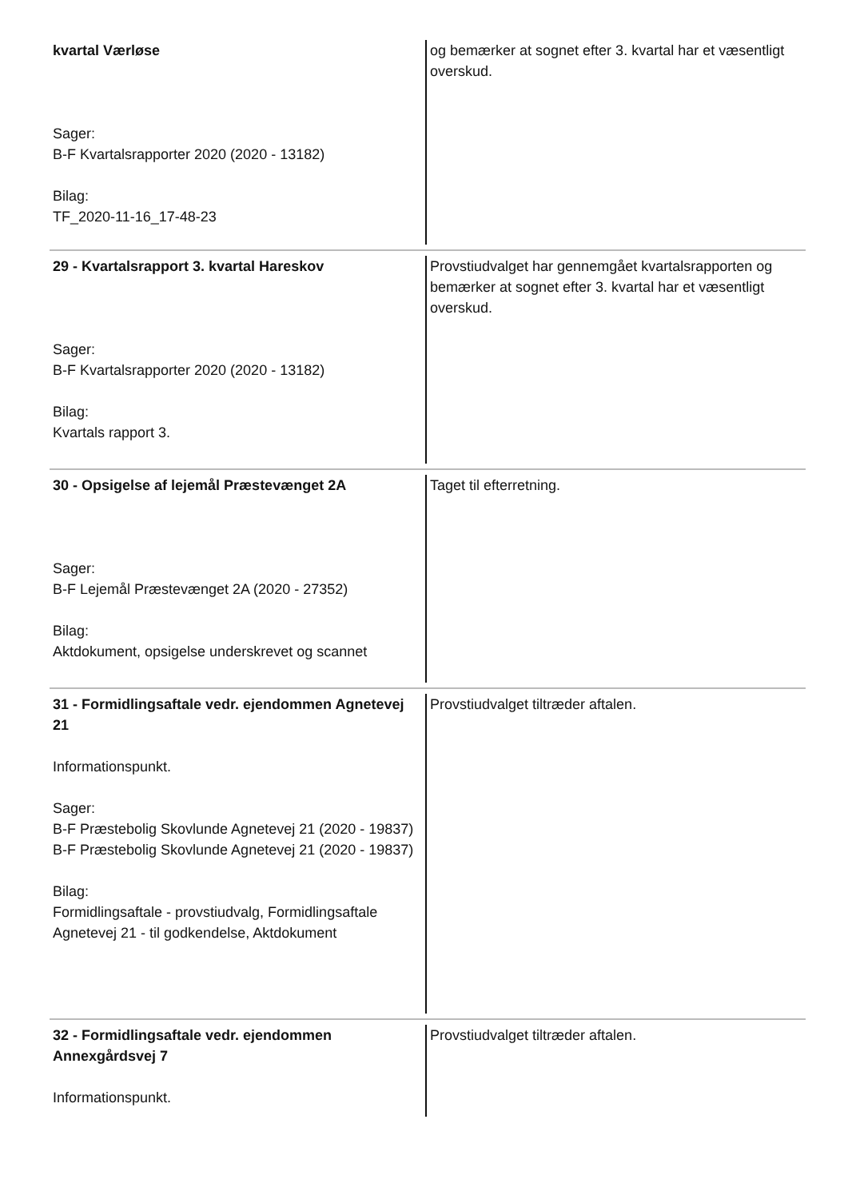| kvartal Værløse Sager: B-F Kvartalsrapporter 2020 (2020 - 13182) Bilag: TF_2020-11-16_17-48-23 | og bemærker at sognet efter 3. kvartal har et væsentligt overskud. |
| 29 - Kvartalsrapport 3. kvartal Hareskov Sager: B-F Kvartalsrapporter 2020 (2020 - 13182) Bilag: Kvartals rapport 3. | Provstiudvalget har gennemgået kvartalsrapporten og bemærker at sognet efter 3. kvartal har et væsentligt overskud. |
| 30 - Opsigelse af lejemål Præstevænget 2A Sager: B-F Lejemål Præstevænget 2A (2020 - 27352) Bilag: Aktdokument, opsigelse underskrevet og scannet | Taget til efterretning. |
| 31 - Formidlingsaftale vedr. ejendommen Agnetevej 21 Informationspunkt. Sager: B-F Præstebolig Skovlunde Agnetevej 21 (2020 - 19837) B-F Præstebolig Skovlunde Agnetevej 21 (2020 - 19837) Bilag: Formidlingsaftale - provstiudvalg, Formidlingsaftale Agnetevej 21 - til godkendelse, Aktdokument | Provstiudvalget tiltræder aftalen. |
| 32 - Formidlingsaftale vedr. ejendommen Annexgårdsvej 7 Informationspunkt. | Provstiudvalget tiltræder aftalen. |